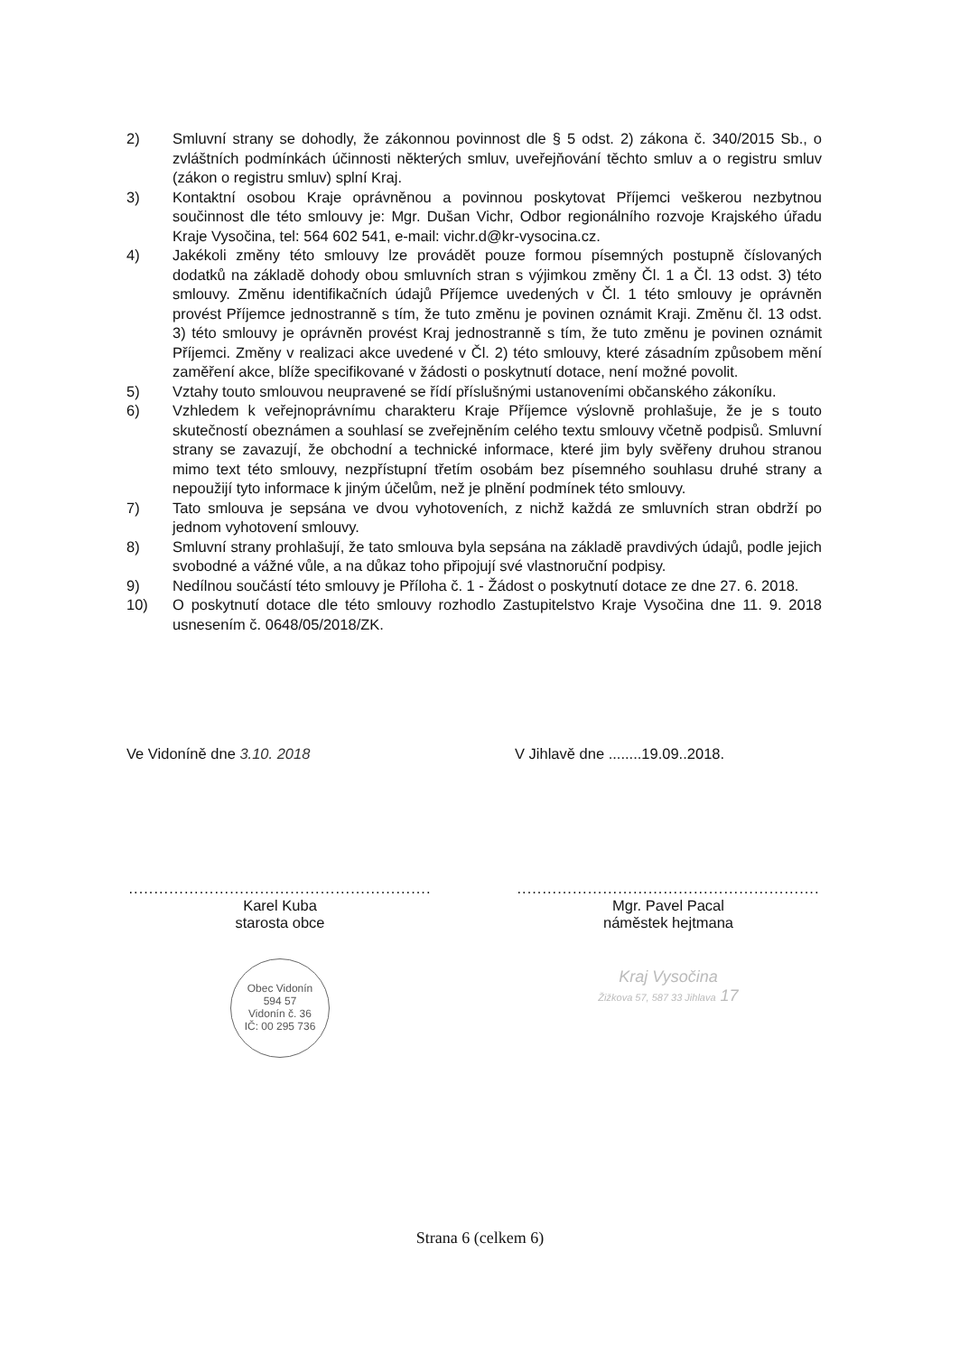2) Smluvní strany se dohodly, že zákonnou povinnost dle § 5 odst. 2) zákona č. 340/2015 Sb., o zvláštních podmínkách účinnosti některých smluv, uveřejňování těchto smluv a o registru smluv (zákon o registru smluv) splní Kraj.
3) Kontaktní osobou Kraje oprávněnou a povinnou poskytovat Příjemci veškerou nezbytnou součinnost dle této smlouvy je: Mgr. Dušan Vichr, Odbor regionálního rozvoje Krajského úřadu Kraje Vysočina, tel: 564 602 541, e-mail: vichr.d@kr-vysocina.cz.
4) Jakékoli změny této smlouvy lze provádět pouze formou písemných postupně číslovaných dodatků na základě dohody obou smluvních stran s výjimkou změny Čl. 1 a Čl. 13 odst. 3) této smlouvy. Změnu identifikačních údajů Příjemce uvedených v Čl. 1 této smlouvy je oprávněn provést Příjemce jednostranně s tím, že tuto změnu je povinen oznámit Kraji. Změnu čl. 13 odst. 3) této smlouvy je oprávněn provést Kraj jednostranně s tím, že tuto změnu je povinen oznámit Příjemci. Změny v realizaci akce uvedené v Čl. 2) této smlouvy, které zásadním způsobem mění zaměření akce, blíže specifikované v žádosti o poskytnutí dotace, není možné povolit.
5) Vztahy touto smlouvou neupravené se řídí příslušnými ustanoveními občanského zákoníku.
6) Vzhledem k veřejnoprávnímu charakteru Kraje Příjemce výslovně prohlašuje, že je s touto skutečností obeznámen a souhlasí se zveřejněním celého textu smlouvy včetně podpisů. Smluvní strany se zavazují, že obchodní a technické informace, které jim byly svěřeny druhou stranou mimo text této smlouvy, nezpřístupní třetím osobám bez písemného souhlasu druhé strany a nepoužijí tyto informace k jiným účelům, než je plnění podmínek této smlouvy.
7) Tato smlouva je sepsána ve dvou vyhotoveních, z nichž každá ze smluvních stran obdrží po jednom vyhotovení smlouvy.
8) Smluvní strany prohlašují, že tato smlouva byla sepsána na základě pravdivých údajů, podle jejich svobodné a vážné vůle, a na důkaz toho připojují své vlastnoruční podpisy.
9) Nedílnou součástí této smlouvy je Příloha č. 1 - Žádost o poskytnutí dotace ze dne 27. 6. 2018.
10) O poskytnutí dotace dle této smlouvy rozhodlo Zastupitelstvo Kraje Vysočina dne 11. 9. 2018 usnesením č. 0648/05/2018/ZK.
Ve Vidoníně dne 3.10. 2018
............................................................
Karel Kuba
starosta obce
Obec Vidonín
594 57
Vidonín č. 36
IČ: 00 295 736
V Jihlavě dne ........19.09..2018.
............................................................
Mgr. Pavel Pacal
náměstek hejtmana
Kraj Vysočina
Žižkova 57, 587 33 Jihlava 17
Strana 6 (celkem 6)